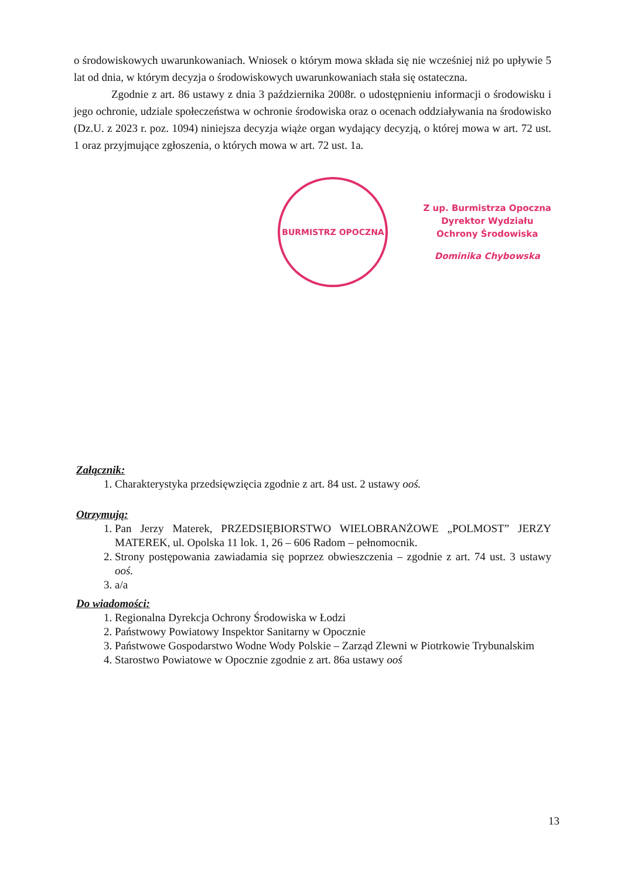o środowiskowych uwarunkowaniach. Wniosek o którym mowa składa się nie wcześniej niż po upływie 5 lat od dnia, w którym decyzja o środowiskowych uwarunkowaniach stała się ostateczna.
Zgodnie z art. 86 ustawy z dnia 3 października 2008r. o udostępnieniu informacji o środowisku i jego ochronie, udziale społeczeństwa w ochronie środowiska oraz o ocenach oddziaływania na środowisko (Dz.U. z 2023 r. poz. 1094) niniejsza decyzja wiąże organ wydający decyzją, o której mowa w art. 72 ust. 1 oraz przyjmujące zgłoszenia, o których mowa w art. 72 ust. 1a.
BURMISTRZ OPOCZNA
Z up. Burmistrza Opoczna
Dyrektor Wydziału
Ochrony Środowiska
Dominika Chybowska
Załącznik:
1. Charakterystyka przedsięwzięcia zgodnie z art. 84 ust. 2 ustawy ooś.
Otrzymują:
1. Pan Jerzy Materek, PRZEDSIĘBIORSTWO WIELOBRANŻOWE „POLMOST” JERZY MATEREK, ul. Opolska 11 lok. 1, 26 – 606 Radom – pełnomocnik.
2. Strony postępowania zawiadamia się poprzez obwieszczenia – zgodnie z art. 74 ust. 3 ustawy ooś.
3. a/a
Do wiadomości:
1. Regionalna Dyrekcja Ochrony Środowiska w Łodzi
2. Państwowy Powiatowy Inspektor Sanitarny w Opocznie
3. Państwowe Gospodarstwo Wodne Wody Polskie – Zarząd Zlewni w Piotrkowie Trybunalskim
4. Starostwo Powiatowe w Opocznie zgodnie z art. 86a ustawy ooś
13